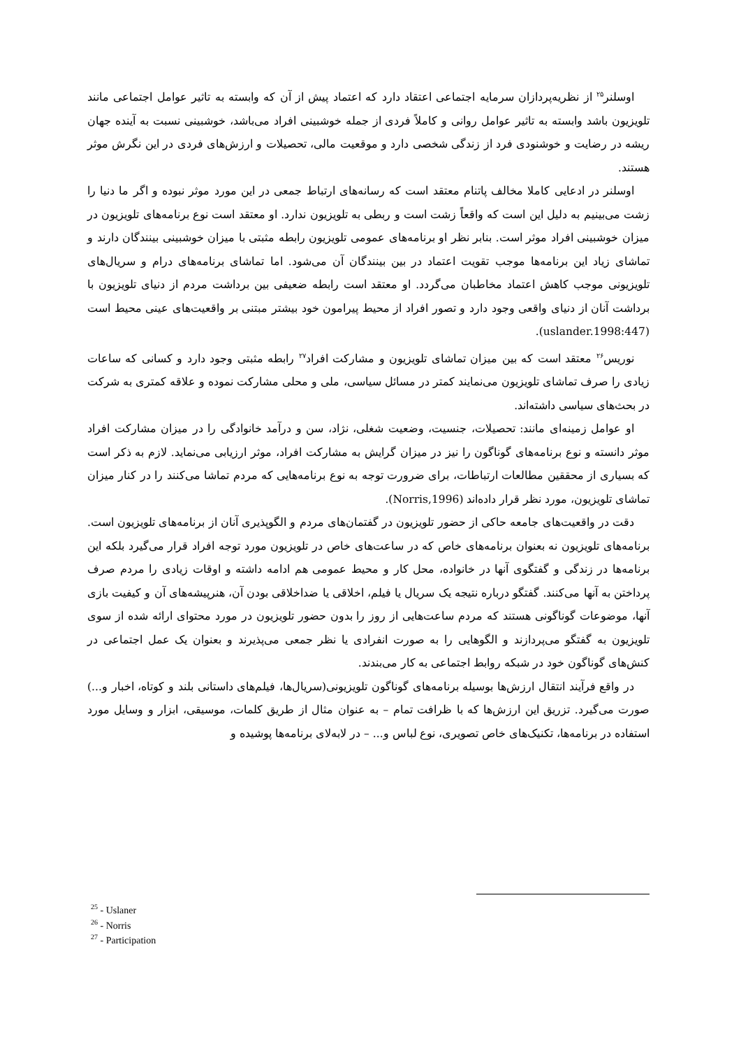اوسلنر<sup>۲۵</sup> از نظریه‌پردازان سرمایه اجتماعی اعتقاد دارد که اعتماد پیش از آن که وابسته به تاثیر عوامل اجتماعی مانند تلویزیون باشد وابسته به تاثیر عوامل روانی و کاملاً فردی از جمله خوشبینی افراد می‌باشد، خوشبینی نسبت به آینده جهان ریشه در رضایت و خوشنودی فرد از زندگی شخصی دارد و موقعیت مالی، تحصیلات و ارزش‌های فردی در این نگرش موثر هستند.
اوسلنر در ادعایی کاملا مخالف پاتنام معتقد است که رسانه‌های ارتباط جمعی در این مورد موثر نبوده و اگر ما دنیا را زشت می‌بینیم به دلیل این است که واقعاً زشت است و ربطی به تلویزیون ندارد. او معتقد است نوع برنامه‌های تلویزیون در میزان خوشبینی افراد موثر است. بنابر نظر او برنامه‌های عمومی تلویزیون رابطه مثبتی با میزان خوشبینی بینندگان دارند و تماشای زیاد این برنامه‌ها موجب تقویت اعتماد در بین بینندگان آن می‌شود. اما تماشای برنامه‌های درام و سریال‌های تلویزیونی موجب کاهش اعتماد مخاطبان می‌گردد. او معتقد است رابطه ضعیفی بین برداشت مردم از دنیای تلویزیون با برداشت آنان از دنیای واقعی وجود دارد و تصور افراد از محیط پیرامون خود بیشتر مبتنی بر واقعیت‌های عینی محیط است (uslander.1998:447).
نوریس<sup>۲۶</sup> معتقد است که بین میزان تماشای تلویزیون و مشارکت افراد<sup>۲۷</sup> رابطه مثبتی وجود دارد و کسانی که ساعات زیادی را صرف تماشای تلویزیون می‌نمایند کمتر در مسائل سیاسی، ملی و محلی مشارکت نموده و علاقه کمتری به شرکت در بحث‌های سیاسی داشته‌اند.
او عوامل زمینه‌ای مانند: تحصیلات، جنسیت، وضعیت شغلی، نژاد، سن و درآمد خانوادگی را در میزان مشارکت افراد موثر دانسته و نوع برنامه‌های گوناگون را نیز در میزان گرایش به مشارکت افراد، موثر ارزیابی می‌نماید. لازم به ذکر است که بسیاری از محققین مطالعات ارتباطات، برای ضرورت توجه به نوع برنامه‌هایی که مردم تماشا می‌کنند را در کنار میزان تماشای تلویزیون، مورد نظر قرار داده‌اند (Norris,1996).
دقت در واقعیت‌های جامعه حاکی از حضور تلویزیون در گفتمان‌های مردم و الگوپذیری آنان از برنامه‌های تلویزیون است. برنامه‌های تلویزیون نه بعنوان برنامه‌های خاص که در ساعت‌های خاص در تلویزیون مورد توجه افراد قرار می‌گیرد بلکه این برنامه‌ها در زندگی و گفتگوی آنها در خانواده، محل کار و محیط عمومی هم ادامه داشته و اوقات زیادی را مردم صرف پرداختن به آنها می‌کنند. گفتگو درباره نتیجه یک سریال یا فیلم، اخلاقی یا ضداخلاقی بودن آن، هنرپیشه‌های آن و کیفیت بازی آنها، موضوعات گوناگونی هستند که مردم ساعت‌هایی از روز را بدون حضور تلویزیون در مورد محتوای ارائه شده از سوی تلویزیون به گفتگو می‌پردازند و الگوهایی را به صورت انفرادی یا نظر جمعی می‌پذیرند و بعنوان یک عمل اجتماعی در کنش‌های گوناگون خود در شبکه روابط اجتماعی به کار می‌بندند.
در واقع فرآیند انتقال ارزش‌ها بوسیله برنامه‌های گوناگون تلویزیونی(سریال‌ها، فیلم‌های داستانی بلند و کوتاه، اخبار و...) صورت می‌گیرد. تزریق این ارزش‌ها که با ظرافت تمام – به عنوان مثال از طریق کلمات، موسیقی، ابزار و وسایل مورد استفاده در برنامه‌ها، تکنیک‌های خاص تصویری، نوع لباس و... – در لابه‌لای برنامه‌ها پوشیده و
<sup>25</sup> - Uslaner
<sup>26</sup> - Norris
<sup>27</sup> - Participation